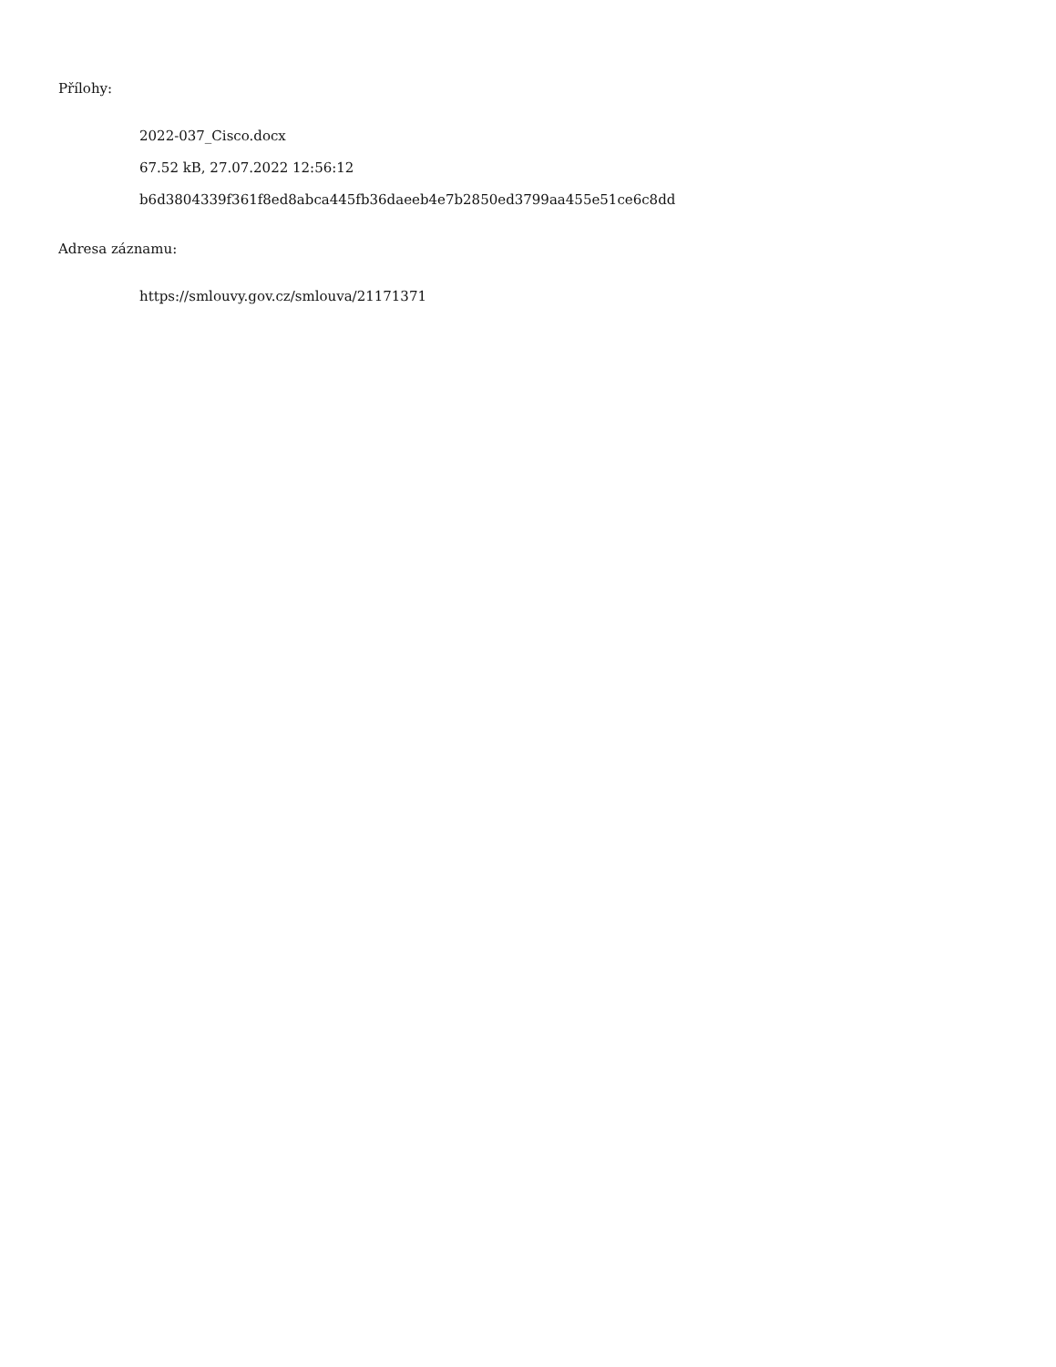Přílohy:
2022-037_Cisco.docx
67.52 kB, 27.07.2022 12:56:12
b6d3804339f361f8ed8abca445fb36daeeb4e7b2850ed3799aa455e51ce6c8dd
Adresa záznamu:
https://smlouvy.gov.cz/smlouva/21171371